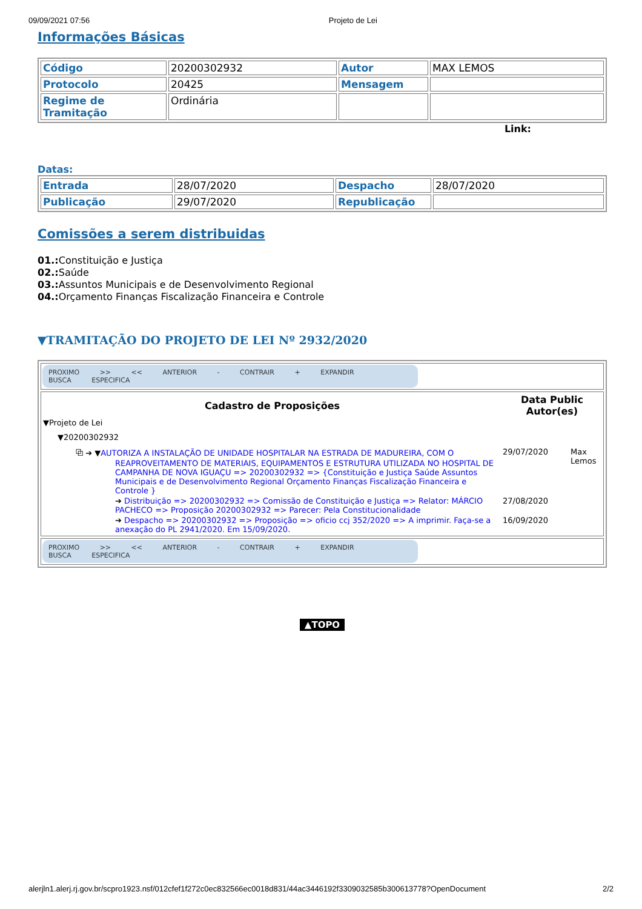09/09/2021 07:56 Projeto de Lei
Informações Básicas
| Código | 20200302932 | Autor | MAX LEMOS |
| Protocolo | 20425 | Mensagem | |
| Regime de Tramitação | Ordinária | | |
Link:
Datas:
| Entrada | 28/07/2020 | Despacho | 28/07/2020 |
| Publicação | 29/07/2020 | Republicação | |
Comissões a serem distribuidas
01.: Constituição e Justiça
02.: Saúde
03.: Assuntos Municipais e de Desenvolvimento Regional
04.: Orçamento Finanças Fiscalização Financeira e Controle
▼TRAMITAÇÃO DO PROJETO DE LEI Nº 2932/2020
| PROXIMO >> << ANTERIOR - CONTRAIR + EXPANDIR BUSCA ESPECIFICA |
| / Cadastro de Proposições / Data Public Autor(es) / / / --- / --- / --- / / ▼Projeto de Lei / / / / ▼20200302932 / / / / ⧉ ➔ ▼ AUTORIZA A INSTALAÇÃO DE UNIDADE HOSPITALAR NA ESTRADA DE MADUREIRA, COM O REAPROVEITAMENTO DE MATERIAIS, EQUIPAMENTOS E ESTRUTURA UTILIZADA NO HOSPITAL DE CAMPANHA DE NOVA IGUAÇU => 20200302932 => {Constituição e Justiça Saúde Assuntos Municipais e de Desenvolvimento Regional Orçamento Finanças Fiscalização Financeira e Controle } / 29/07/2020 / Max Lemos / / ➔ Distribuição => 20200302932 => Comissão de Constituição e Justiça => Relator: MÁRCIO PACHECO => Proposição 20200302932 => Parecer: Pela Constitucionalidade / 27/08/2020 / / / ➔ Despacho => 20200302932 => Proposição => oficio ccj 352/2020 => A imprimir. Faça-se a anexação do PL 2941/2020. Em 15/09/2020. / 16/09/2020 / / |
| PROXIMO >> << ANTERIOR - CONTRAIR + EXPANDIR BUSCA ESPECIFICA |
▲TOPO
alerjln1.alerj.rj.gov.br/scpro1923.nsf/012cfef1f272c0ec832566ec0018d831/44ac3446192f3309032585b300613778?OpenDocument 2/2